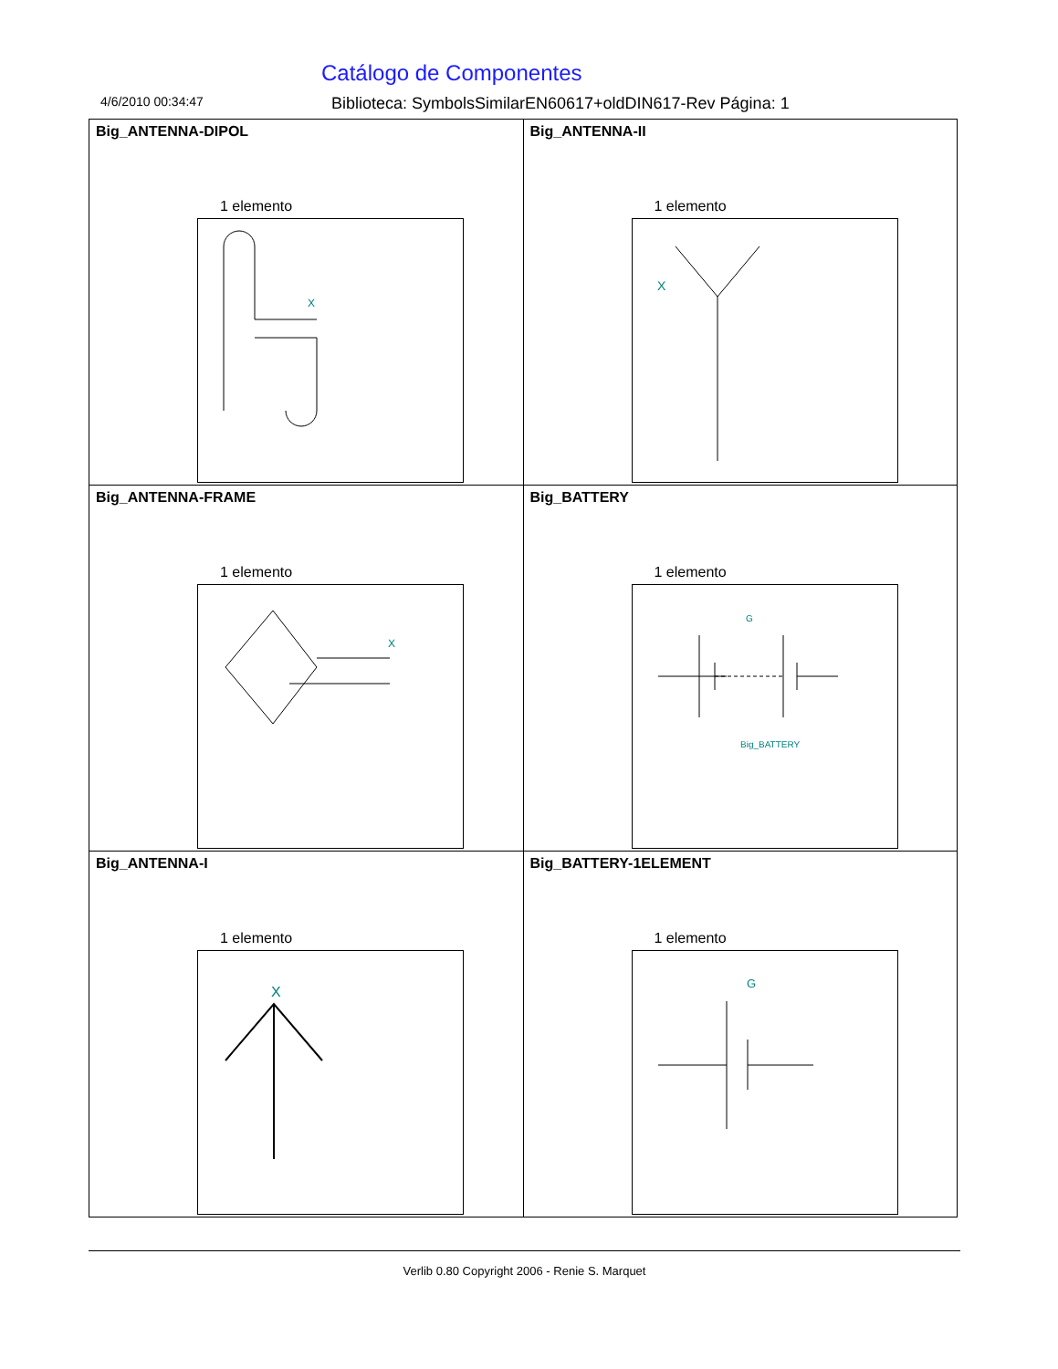Catálogo de Componentes
4/6/2010 00:34:47 Biblioteca: SymbolsSimilarEN60617+oldDIN617-Rev Página: 1
| Big_ANTENNA-DIPOL 1 elemento X | Big_ANTENNA-II 1 elemento X |
| Big_ANTENNA-FRAME 1 elemento X | Big_BATTERY 1 elemento G Big_BATTERY |
| Big_ANTENNA-I 1 elemento X | Big_BATTERY-1ELEMENT 1 elemento G |
Verlib 0.80 Copyright 2006 - Renie S. Marquet